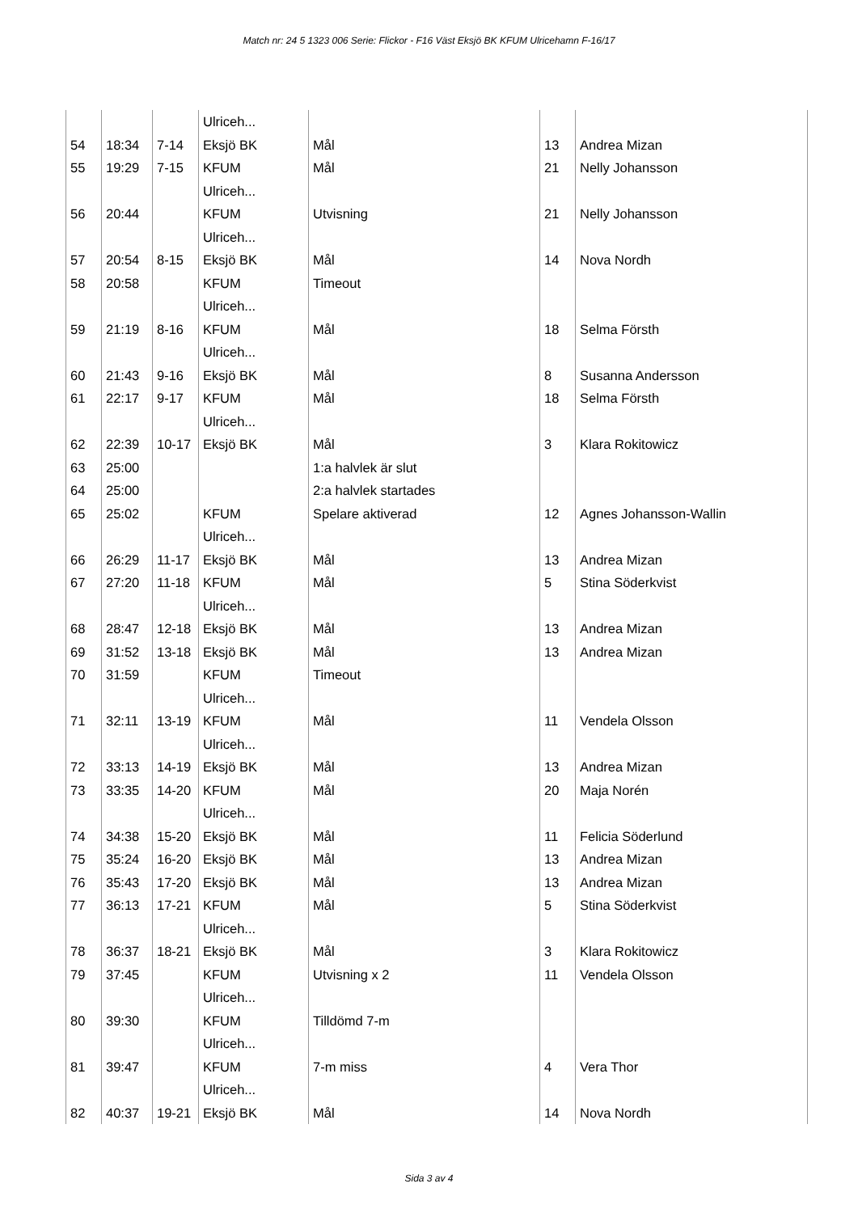Match nr: 24 5 1323 006 Serie: Flickor - F16 Väst Eksjö BK KFUM Ulricehamn F-16/17
| | | | Ulriceh... | | | |
| 54 | 18:34 | 7-14 | Eksjö BK | Mål | 13 | Andrea Mizan |
| 55 | 19:29 | 7-15 | KFUM Ulriceh... | Mål | 21 | Nelly Johansson |
| 56 | 20:44 | | KFUM Ulriceh... | Utvisning | 21 | Nelly Johansson |
| 57 | 20:54 | 8-15 | Eksjö BK | Mål | 14 | Nova Nordh |
| 58 | 20:58 | | KFUM Ulriceh... | Timeout | | |
| 59 | 21:19 | 8-16 | KFUM Ulriceh... | Mål | 18 | Selma Försth |
| 60 | 21:43 | 9-16 | Eksjö BK | Mål | 8 | Susanna Andersson |
| 61 | 22:17 | 9-17 | KFUM Ulriceh... | Mål | 18 | Selma Försth |
| 62 | 22:39 | 10-17 | Eksjö BK | Mål | 3 | Klara Rokitowicz |
| 63 | 25:00 | | | 1:a halvlek är slut | | |
| 64 | 25:00 | | | 2:a halvlek startades | | |
| 65 | 25:02 | | KFUM Ulriceh... | Spelare aktiverad | 12 | Agnes Johansson-Wallin |
| 66 | 26:29 | 11-17 | Eksjö BK | Mål | 13 | Andrea Mizan |
| 67 | 27:20 | 11-18 | KFUM Ulriceh... | Mål | 5 | Stina Söderkvist |
| 68 | 28:47 | 12-18 | Eksjö BK | Mål | 13 | Andrea Mizan |
| 69 | 31:52 | 13-18 | Eksjö BK | Mål | 13 | Andrea Mizan |
| 70 | 31:59 | | KFUM Ulriceh... | Timeout | | |
| 71 | 32:11 | 13-19 | KFUM Ulriceh... | Mål | 11 | Vendela Olsson |
| 72 | 33:13 | 14-19 | Eksjö BK | Mål | 13 | Andrea Mizan |
| 73 | 33:35 | 14-20 | KFUM Ulriceh... | Mål | 20 | Maja Norén |
| 74 | 34:38 | 15-20 | Eksjö BK | Mål | 11 | Felicia Söderlund |
| 75 | 35:24 | 16-20 | Eksjö BK | Mål | 13 | Andrea Mizan |
| 76 | 35:43 | 17-20 | Eksjö BK | Mål | 13 | Andrea Mizan |
| 77 | 36:13 | 17-21 | KFUM Ulriceh... | Mål | 5 | Stina Söderkvist |
| 78 | 36:37 | 18-21 | Eksjö BK | Mål | 3 | Klara Rokitowicz |
| 79 | 37:45 | | KFUM Ulriceh... | Utvisning x 2 | 11 | Vendela Olsson |
| 80 | 39:30 | | KFUM Ulriceh... | Tilldömd 7-m | | |
| 81 | 39:47 | | KFUM Ulriceh... | 7-m miss | 4 | Vera Thor |
| 82 | 40:37 | 19-21 | Eksjö BK | Mål | 14 | Nova Nordh |
Sida 3 av 4